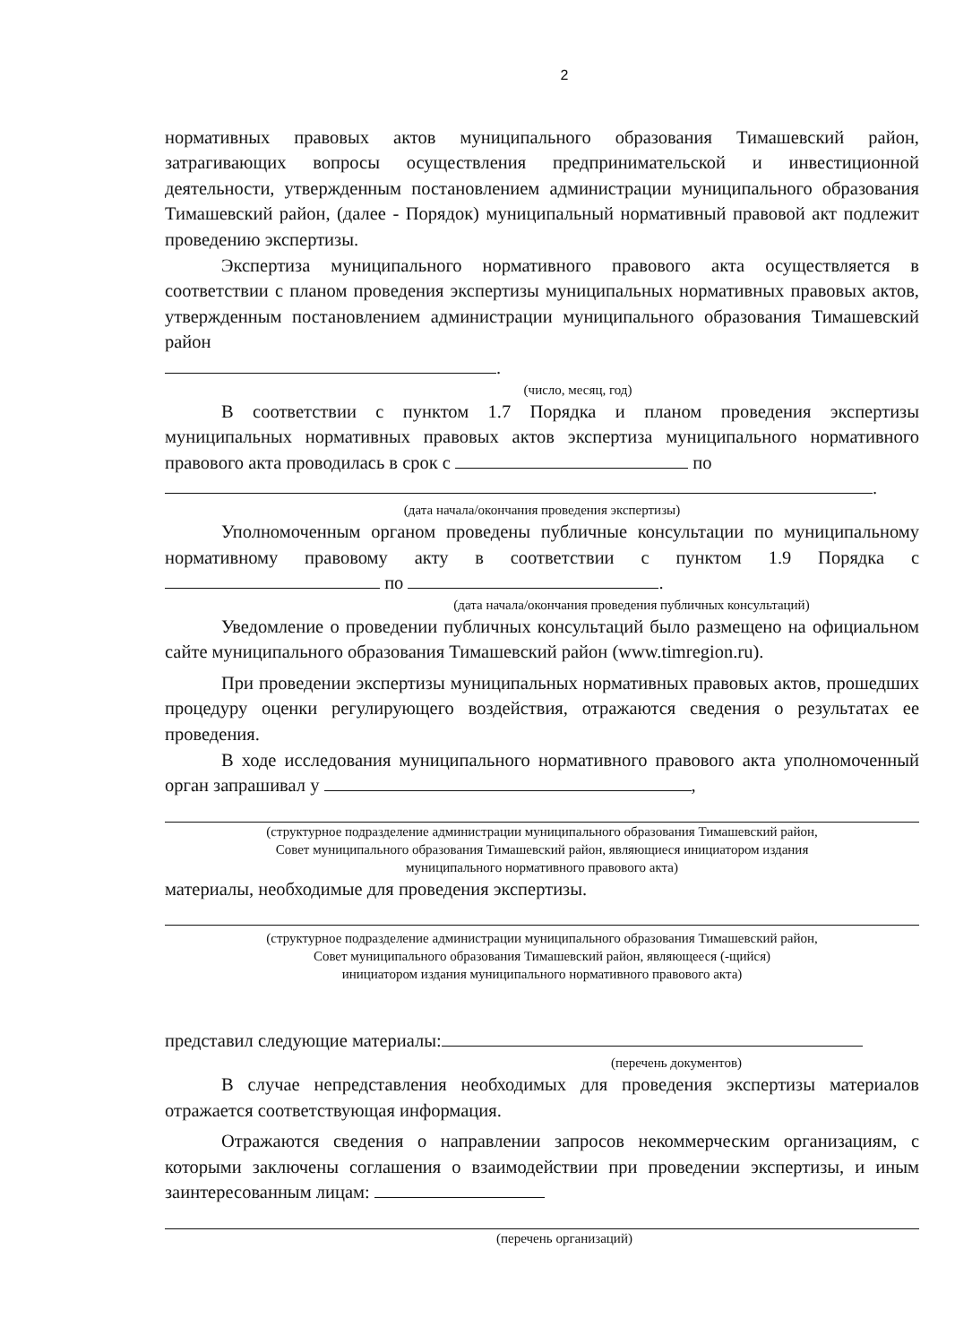2
нормативных правовых актов муниципального образования Тимашевский район, затрагивающих вопросы осуществления предпринимательской и инвестиционной деятельности, утвержденным постановлением администрации муниципального образования Тимашевский район, (далее - Порядок) муниципальный нормативный правовой акт подлежит проведению экспертизы.
Экспертиза муниципального нормативного правового акта осуществляется в соответствии с планом проведения экспертизы муниципальных нормативных правовых актов, утвержденным постановлением администрации муниципального образования Тимашевский район
.
(число, месяц, год)
В соответствии с пунктом 1.7 Порядка и планом проведения экспертизы муниципальных нормативных правовых актов экспертиза муниципального нормативного правового акта проводилась в срок с по
.
(дата начала/окончания проведения экспертизы)
Уполномоченным органом проведены публичные консультации по муниципальному нормативному правовому акту в соответствии с пунктом 1.9 Порядка с по .
(дата начала/окончания проведения публичных консультаций)
Уведомление о проведении публичных консультаций было размещено на официальном сайте муниципального образования Тимашевский район (www.timregion.ru).
При проведении экспертизы муниципальных нормативных правовых актов, прошедших процедуру оценки регулирующего воздействия, отражаются сведения о результатах ее проведения.
В ходе исследования муниципального нормативного правового акта уполномоченный орган запрашивал у ,
(структурное подразделение администрации муниципального образования Тимашевский район,
Совет муниципального образования Тимашевский район, являющиеся инициатором издания
муниципального нормативного правового акта)
материалы, необходимые для проведения экспертизы.
(структурное подразделение администрации муниципального образования Тимашевский район,
Совет муниципального образования Тимашевский район, являющееся (-щийся)
инициатором издания муниципального нормативного правового акта)
представил следующие материалы:
(перечень документов)
В случае непредставления необходимых для проведения экспертизы материалов отражается соответствующая информация.
Отражаются сведения о направлении запросов некоммерческим организациям, с которыми заключены соглашения о взаимодействии при проведении экспертизы, и иным заинтересованным лицам:
(перечень организаций)